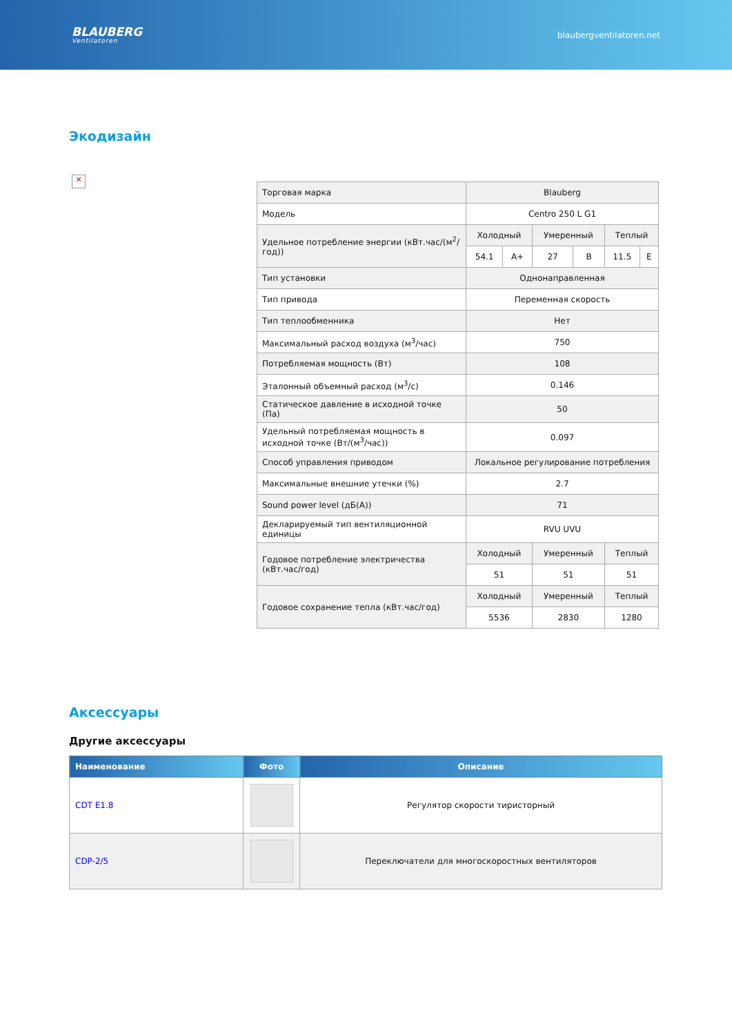BLAUBERG
Ventilatoren
blaubergventilatoren.net
Экодизайн
✕
| Торговая марка | Blauberg | | | | | |
| Модель | Centro 250 L G1 | | | | | |
| Удельное потребление энергии (кВт.час/(м<sup>2</sup>/год)) | Холодный | | Умеренный | | Теплый | |
| | 54.1 | A+ | 27 | B | 11.5 | E |
| Тип установки | Однонаправленная | | | | | |
| Тип привода | Переменная скорость | | | | | |
| Тип теплообменника | Нет | | | | | |
| Максимальный расход воздуха (м<sup>3</sup>/час) | 750 | | | | | |
| Потребляемая мощность (Вт) | 108 | | | | | |
| Эталонный объемный расход (м<sup>3</sup>/c) | 0.146 | | | | | |
| Статическое давление в исходной точке (Па) | 50 | | | | | |
| Удельный потребляемая мощность в исходной точке (Вт/(м<sup>3</sup>/час)) | 0.097 | | | | | |
| Способ управления приводом | Локальное регулирование потребления | | | | | |
| Максимальные внешние утечки (%) | 2.7 | | | | | |
| Sound power level (дБ(А)) | 71 | | | | | |
| Декларируемый тип вентиляционной единицы | RVU UVU | | | | | |
| Годовое потребление электричества (кВт.час/год) | Холодный | | Умеренный | | Теплый | |
| | 51 | | 51 | | 51 | |
| Годовое сохранение тепла (кВт.час/год) | Холодный | | Умеренный | | Теплый | |
| | 5536 | | 2830 | | 1280 | |
Аксессуары
Другие аксессуары
| Наименование | Фото | Описание |
| --- | --- | --- |
| CDT E1.8 | | Регулятор скорости тиристорный |
| CDP-2/5 | | Переключатели для многоскоростных вентиляторов |